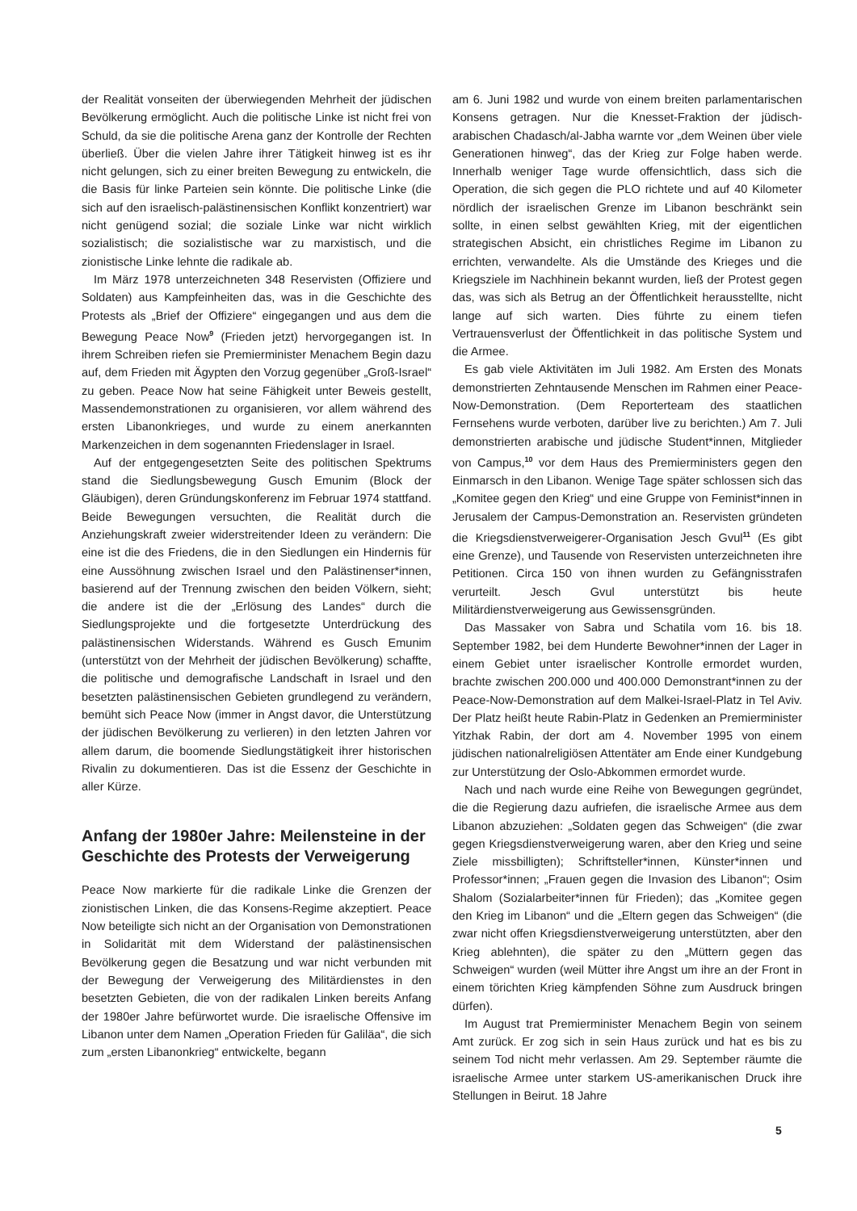der Realität vonseiten der überwiegenden Mehrheit der jüdischen Bevölkerung ermöglicht. Auch die politische Linke ist nicht frei von Schuld, da sie die politische Arena ganz der Kontrolle der Rechten überließ. Über die vielen Jahre ihrer Tätigkeit hinweg ist es ihr nicht gelungen, sich zu einer breiten Bewegung zu entwickeln, die die Basis für linke Parteien sein könnte. Die politische Linke (die sich auf den israelisch-palästinensischen Konflikt konzentriert) war nicht genügend sozial; die soziale Linke war nicht wirklich sozialistisch; die sozialistische war zu marxistisch, und die zionistische Linke lehnte die radikale ab.
Im März 1978 unterzeichneten 348 Reservisten (Offiziere und Soldaten) aus Kampfeinheiten das, was in die Geschichte des Protests als „Brief der Offiziere“ eingegangen und aus dem die Bewegung Peace Now<sup>9</sup> (Frieden jetzt) hervorgegangen ist. In ihrem Schreiben riefen sie Premierminister Menachem Begin dazu auf, dem Frieden mit Ägypten den Vorzug gegenüber „Groß-Israel“ zu geben. Peace Now hat seine Fähigkeit unter Beweis gestellt, Massendemonstrationen zu organisieren, vor allem während des ersten Libanonkrieges, und wurde zu einem anerkannten Markenzeichen in dem sogenannten Friedenslager in Israel.
Auf der entgegengesetzten Seite des politischen Spektrums stand die Siedlungsbewegung Gusch Emunim (Block der Gläubigen), deren Gründungskonferenz im Februar 1974 stattfand. Beide Bewegungen versuchten, die Realität durch die Anziehungskraft zweier widerstreitender Ideen zu verändern: Die eine ist die des Friedens, die in den Siedlungen ein Hindernis für eine Aussöhnung zwischen Israel und den Palästinenser*innen, basierend auf der Trennung zwischen den beiden Völkern, sieht; die andere ist die der „Erlösung des Landes“ durch die Siedlungsprojekte und die fortgesetzte Unterdrückung des palästinensischen Widerstands. Während es Gusch Emunim (unterstützt von der Mehrheit der jüdischen Bevölkerung) schaffte, die politische und demografische Landschaft in Israel und den besetzten palästinensischen Gebieten grundlegend zu verändern, bemüht sich Peace Now (immer in Angst davor, die Unterstützung der jüdischen Bevölkerung zu verlieren) in den letzten Jahren vor allem darum, die boomende Siedlungstätigkeit ihrer historischen Rivalin zu dokumentieren. Das ist die Essenz der Geschichte in aller Kürze.
Anfang der 1980er Jahre: Meilensteine in der Geschichte des Protests der Verweigerung
Peace Now markierte für die radikale Linke die Grenzen der zionistischen Linken, die das Konsens-Regime akzeptiert. Peace Now beteiligte sich nicht an der Organisation von Demonstrationen in Solidarität mit dem Widerstand der palästinensischen Bevölkerung gegen die Besatzung und war nicht verbunden mit der Bewegung der Verweigerung des Militärdienstes in den besetzten Gebieten, die von der radikalen Linken bereits Anfang der 1980er Jahre befürwortet wurde. Die israelische Offensive im Libanon unter dem Namen „Operation Frieden für Galiläa“, die sich zum „ersten Libanonkrieg“ entwickelte, begann
am 6. Juni 1982 und wurde von einem breiten parlamentarischen Konsens getragen. Nur die Knesset-Fraktion der jüdisch-arabischen Chadasch/al-Jabha warnte vor „dem Weinen über viele Generationen hinweg“, das der Krieg zur Folge haben werde. Innerhalb weniger Tage wurde offensichtlich, dass sich die Operation, die sich gegen die PLO richtete und auf 40 Kilometer nördlich der israelischen Grenze im Libanon beschränkt sein sollte, in einen selbst gewählten Krieg, mit der eigentlichen strategischen Absicht, ein christliches Regime im Libanon zu errichten, verwandelte. Als die Umstände des Krieges und die Kriegsziele im Nachhinein bekannt wurden, ließ der Protest gegen das, was sich als Betrug an der Öffentlichkeit herausstellte, nicht lange auf sich warten. Dies führte zu einem tiefen Vertrauensverlust der Öffentlichkeit in das politische System und die Armee.
Es gab viele Aktivitäten im Juli 1982. Am Ersten des Monats demonstrierten Zehntausende Menschen im Rahmen einer Peace-Now-Demonstration. (Dem Reporterteam des staatlichen Fernsehens wurde verboten, darüber live zu berichten.) Am 7. Juli demonstrierten arabische und jüdische Student*innen, Mitglieder von Campus,<sup>10</sup> vor dem Haus des Premierministers gegen den Einmarsch in den Libanon. Wenige Tage später schlossen sich das „Komitee gegen den Krieg“ und eine Gruppe von Feminist*innen in Jerusalem der Campus-Demonstration an. Reservisten gründeten die Kriegsdienstverweigerer-Organisation Jesch Gvul<sup>11</sup> (Es gibt eine Grenze), und Tausende von Reservisten unterzeichneten ihre Petitionen. Circa 150 von ihnen wurden zu Gefängnisstrafen verurteilt. Jesch Gvul unterstützt bis heute Militärdienstverweigerung aus Gewissensgründen.
Das Massaker von Sabra und Schatila vom 16. bis 18. September 1982, bei dem Hunderte Bewohner*innen der Lager in einem Gebiet unter israelischer Kontrolle ermordet wurden, brachte zwischen 200.000 und 400.000 Demonstrant*innen zu der Peace-Now-Demonstration auf dem Malkei-Israel-Platz in Tel Aviv. Der Platz heißt heute Rabin-Platz in Gedenken an Premierminister Yitzhak Rabin, der dort am 4. November 1995 von einem jüdischen nationalreligiösen Attentäter am Ende einer Kundgebung zur Unterstützung der Oslo-Abkommen ermordet wurde.
Nach und nach wurde eine Reihe von Bewegungen gegründet, die die Regierung dazu aufriefen, die israelische Armee aus dem Libanon abzuziehen: „Soldaten gegen das Schweigen“ (die zwar gegen Kriegsdienstverweigerung waren, aber den Krieg und seine Ziele missbilligten); Schriftsteller*innen, Künster*innen und Professor*innen; „Frauen gegen die Invasion des Libanon“; Osim Shalom (Sozialarbeiter*innen für Frieden); das „Komitee gegen den Krieg im Libanon“ und die „Eltern gegen das Schweigen“ (die zwar nicht offen Kriegsdienstverweigerung unterstützten, aber den Krieg ablehnten), die später zu den „Müttern gegen das Schweigen“ wurden (weil Mütter ihre Angst um ihre an der Front in einem törichten Krieg kämpfenden Söhne zum Ausdruck bringen dürfen).
Im August trat Premierminister Menachem Begin von seinem Amt zurück. Er zog sich in sein Haus zurück und hat es bis zu seinem Tod nicht mehr verlassen. Am 29. September räumte die israelische Armee unter starkem US-amerikanischen Druck ihre Stellungen in Beirut. 18 Jahre
5